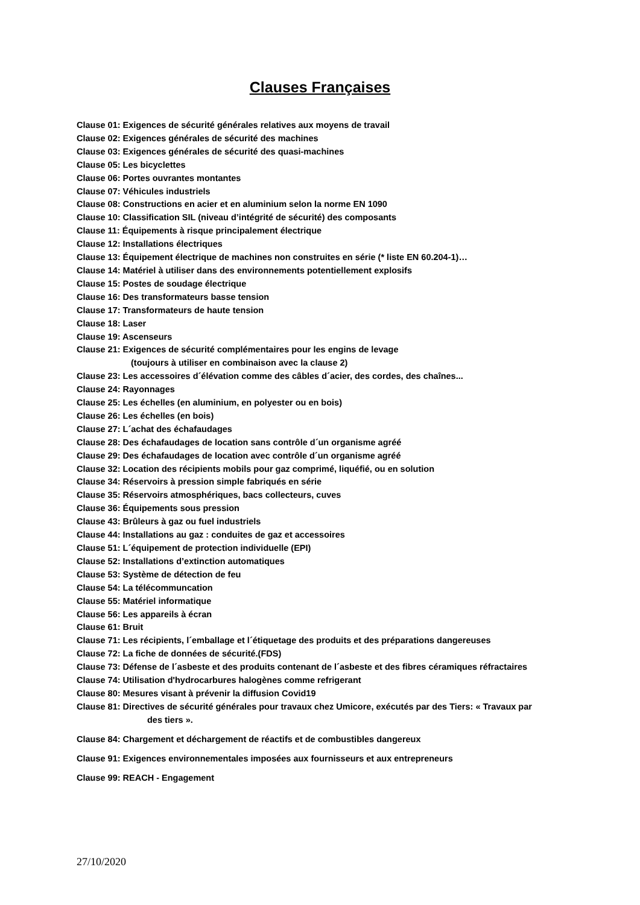Clauses Françaises
Clause 01: Exigences de sécurité générales relatives aux moyens de travail
Clause 02: Exigences générales de sécurité des machines
Clause 03: Exigences générales de sécurité des quasi-machines
Clause 05: Les bicyclettes
Clause 06: Portes ouvrantes montantes
Clause 07: Véhicules industriels
Clause 08: Constructions en acier et en aluminium selon la norme EN 1090
Clause 10: Classification SIL (niveau d’intégrité de sécurité) des composants
Clause 11: Équipements à risque principalement électrique
Clause 12: Installations électriques
Clause 13: Équipement électrique de machines non construites en série (* liste EN 60.204-1)…
Clause 14: Matériel à utiliser dans des environnements potentiellement explosifs
Clause 15: Postes de soudage électrique
Clause 16: Des transformateurs basse tension
Clause 17: Transformateurs de haute tension
Clause 18: Laser
Clause 19: Ascenseurs
Clause 21: Exigences de sécurité complémentaires pour les engins de levage
(toujours à utiliser en combinaison avec la clause 2)
Clause 23: Les accessoires d´élévation comme des câbles d´acier, des cordes, des chaînes...
Clause 24: Rayonnages
Clause 25: Les échelles (en aluminium, en polyester ou en bois)
Clause 26: Les échelles (en bois)
Clause 27: L´achat des échafaudages
Clause 28: Des échafaudages de location sans contrôle d´un organisme agréé
Clause 29: Des échafaudages de location avec contrôle d´un organisme agréé
Clause 32: Location des récipients mobils pour gaz comprimé, liquéfié, ou en solution
Clause 34: Réservoirs à pression simple fabriqués en série
Clause 35: Réservoirs atmosphériques, bacs collecteurs, cuves
Clause 36: Équipements sous pression
Clause 43: Brûleurs à gaz ou fuel industriels
Clause 44: Installations au gaz : conduites de gaz et accessoires
Clause 51: L´équipement de protection individuelle (EPI)
Clause 52: Installations d’extinction automatiques
Clause 53: Système de détection de feu
Clause 54: La télécommuncation
Clause 55: Matériel informatique
Clause 56: Les appareils à écran
Clause 61: Bruit
Clause 71: Les récipients, l´emballage et l´étiquetage des produits et des préparations dangereuses
Clause 72: La fiche de données de sécurité.(FDS)
Clause 73: Défense de l´asbeste et des produits contenant de l´asbeste et des fibres céramiques réfractaires
Clause 74: Utilisation d'hydrocarbures halogènes comme refrigerant
Clause 80: Mesures visant à prévenir la diffusion Covid19
Clause 81: Directives de sécurité générales pour travaux chez Umicore, exécutés par des Tiers: « Travaux par
des tiers ».
Clause 84: Chargement et déchargement de réactifs et de combustibles dangereux
Clause 91: Exigences environnementales imposées aux fournisseurs et aux entrepreneurs
Clause 99: REACH - Engagement
27/10/2020